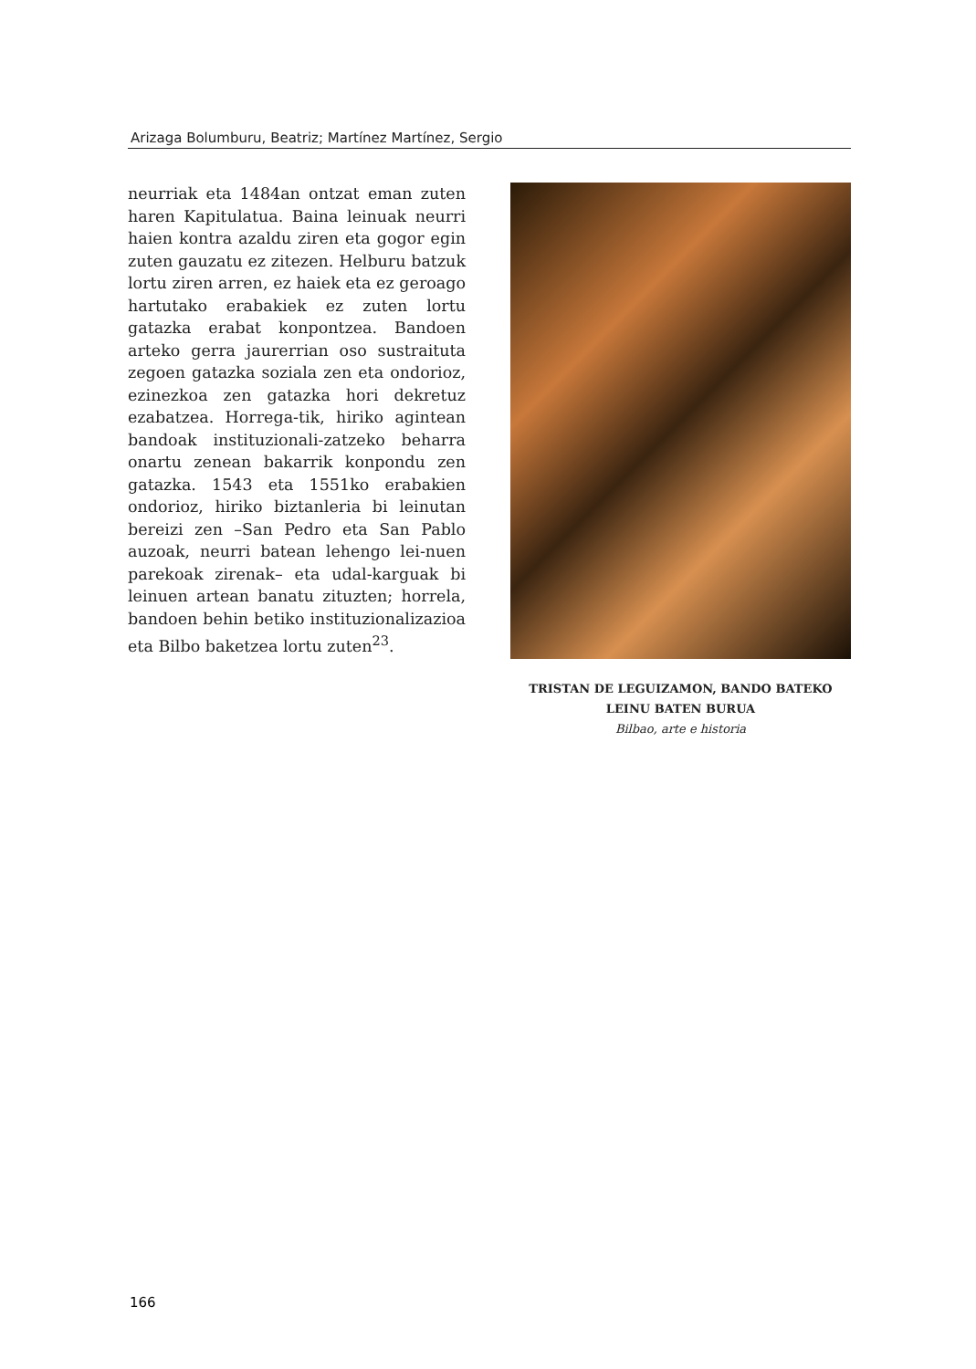Arizaga Bolumburu, Beatriz; Martínez Martínez, Sergio
neurriak eta 1484an ontzat eman zuten haren Kapitulatua. Baina leinuak neurri haien kontra azaldu ziren eta gogor egin zuten gauzatu ez zitezen. Helburu batzuk lortu ziren arren, ez haiek eta ez geroago hartutako erabakiek ez zuten lortu gatazka erabat konpontzea. Bandoen arteko gerra jaurerrian oso sustraituta zegoen gatazka soziala zen eta ondorioz, ezinezkoa zen gatazka hori dekretuz ezabatzea. Horrega-tik, hiriko agintean bandoak instituzionali-zatzeko beharra onartu zenean bakarrik konpondu zen gatazka. 1543 eta 1551ko erabakien ondorioz, hiriko biztanleria bi leinutan bereizi zen –San Pedro eta San Pablo auzoak, neurri batean lehengo lei-nuen parekoak zirenak– eta udal-karguak bi leinuen artean banatu zituzten; horrela, bandoen behin betiko instituzionalizazioa eta Bilbo baketzea lortu zuten<sup>23</sup>.
TRISTAN DE LEGUIZAMON, BANDO BATEKO
LEINU BATEN BURUA
Bilbao, arte e historia
166